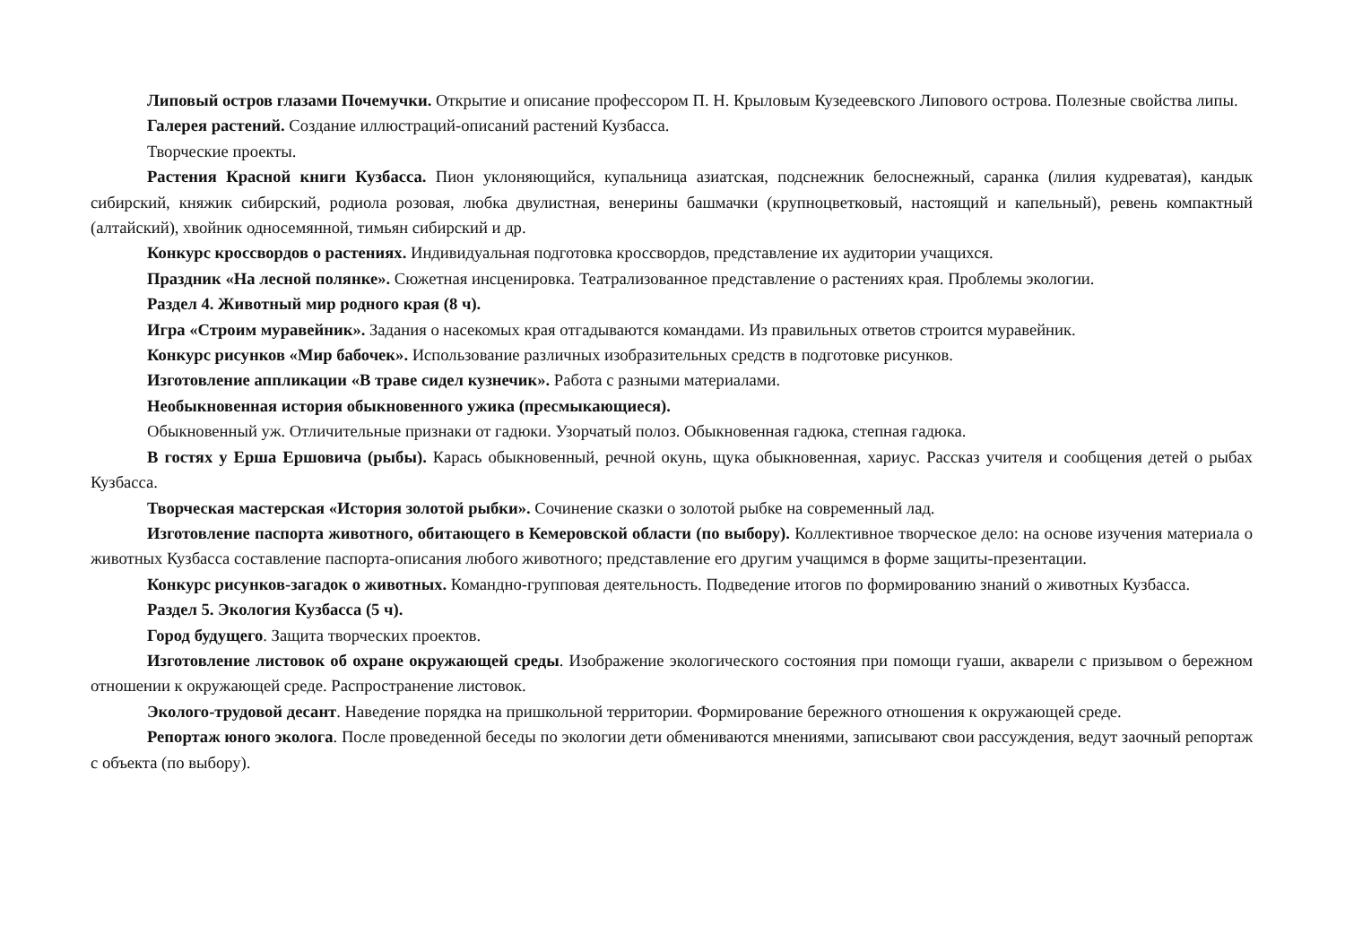Липовый остров глазами Почемучки. Открытие и описание профессором П. Н. Крыловым Кузедеевского Липового острова. Полезные свойства липы.
Галерея растений. Создание иллюстраций-описаний растений Кузбасса.
Творческие проекты.
Растения Красной книги Кузбасса. Пион уклоняющийся, купальница азиатская, подснежник белоснежный, саранка (лилия кудреватая), кандык сибирский, княжик сибирский, родиола розовая, любка двулистная, венерины башмачки (крупноцветковый, настоящий и капельный), ревень компактный (алтайский), хвойник односемянной, тимьян сибирский и др.
Конкурс кроссвордов о растениях. Индивидуальная подготовка кроссвордов, представление их аудитории учащихся.
Праздник «На лесной полянке». Сюжетная инсценировка. Театрализованное представление о растениях края. Проблемы экологии.
Раздел 4. Животный мир родного края (8 ч).
Игра «Строим муравейник». Задания о насекомых края отгадываются командами. Из правильных ответов строится муравейник.
Конкурс рисунков «Мир бабочек». Использование различных изобразительных средств в подготовке рисунков.
Изготовление аппликации «В траве сидел кузнечик». Работа с разными материалами.
Необыкновенная история обыкновенного ужика (пресмыкающиеся).
Обыкновенный уж. Отличительные признаки от гадюки. Узорчатый полоз. Обыкновенная гадюка, степная гадюка.
В гостях у Ерша Ершовича (рыбы). Карась обыкновенный, речной окунь, щука обыкновенная, хариус. Рассказ учителя и сообщения детей о рыбах Кузбасса.
Творческая мастерская «История золотой рыбки». Сочинение сказки о золотой рыбке на современный лад.
Изготовление паспорта животного, обитающего в Кемеровской области (по выбору). Коллективное творческое дело: на основе изучения материала о животных Кузбасса составление паспорта-описания любого животного; представление его другим учащимся в форме защиты-презентации.
Конкурс рисунков-загадок о животных. Командно-групповая деятельность. Подведение итогов по формированию знаний о животных Кузбасса.
Раздел 5. Экология Кузбасса (5 ч).
Город будущего. Защита творческих проектов.
Изготовление листовок об охране окружающей среды. Изображение экологического состояния при помощи гуаши, акварели с призывом о бережном отношении к окружающей среде. Распространение листовок.
Эколого-трудовой десант. Наведение порядка на пришкольной территории. Формирование бережного отношения к окружающей среде.
Репортаж юного эколога. После проведенной беседы по экологии дети обмениваются мнениями, записывают свои рассуждения, ведут заочный репортаж с объекта (по выбору).